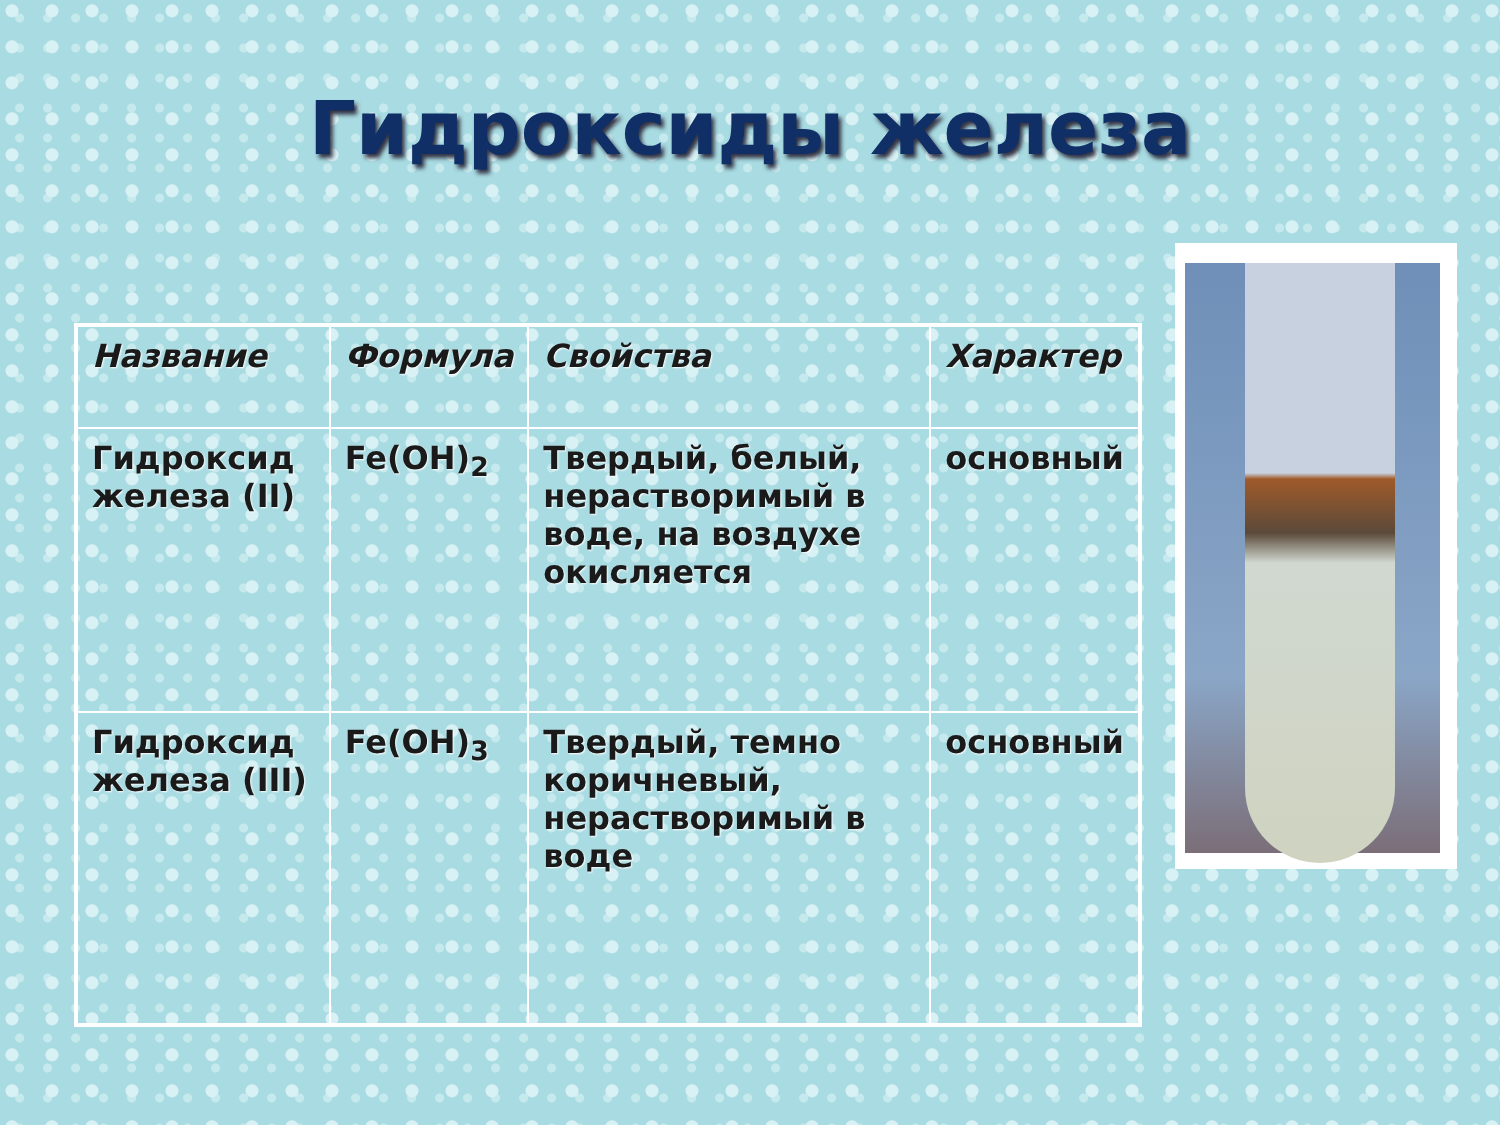Гидроксиды железа
| Название | Формула | Свойства | Характер |
| --- | --- | --- | --- |
| Гидроксид железа (II) | Fe(OH)<sub>2</sub> | Твердый, белый, нерастворимый в воде, на воздухе окисляется | основный |
| Гидроксид железа (III) | Fe(OH)<sub>3</sub> | Твердый, темно коричневый, нерастворимый в воде | основный |